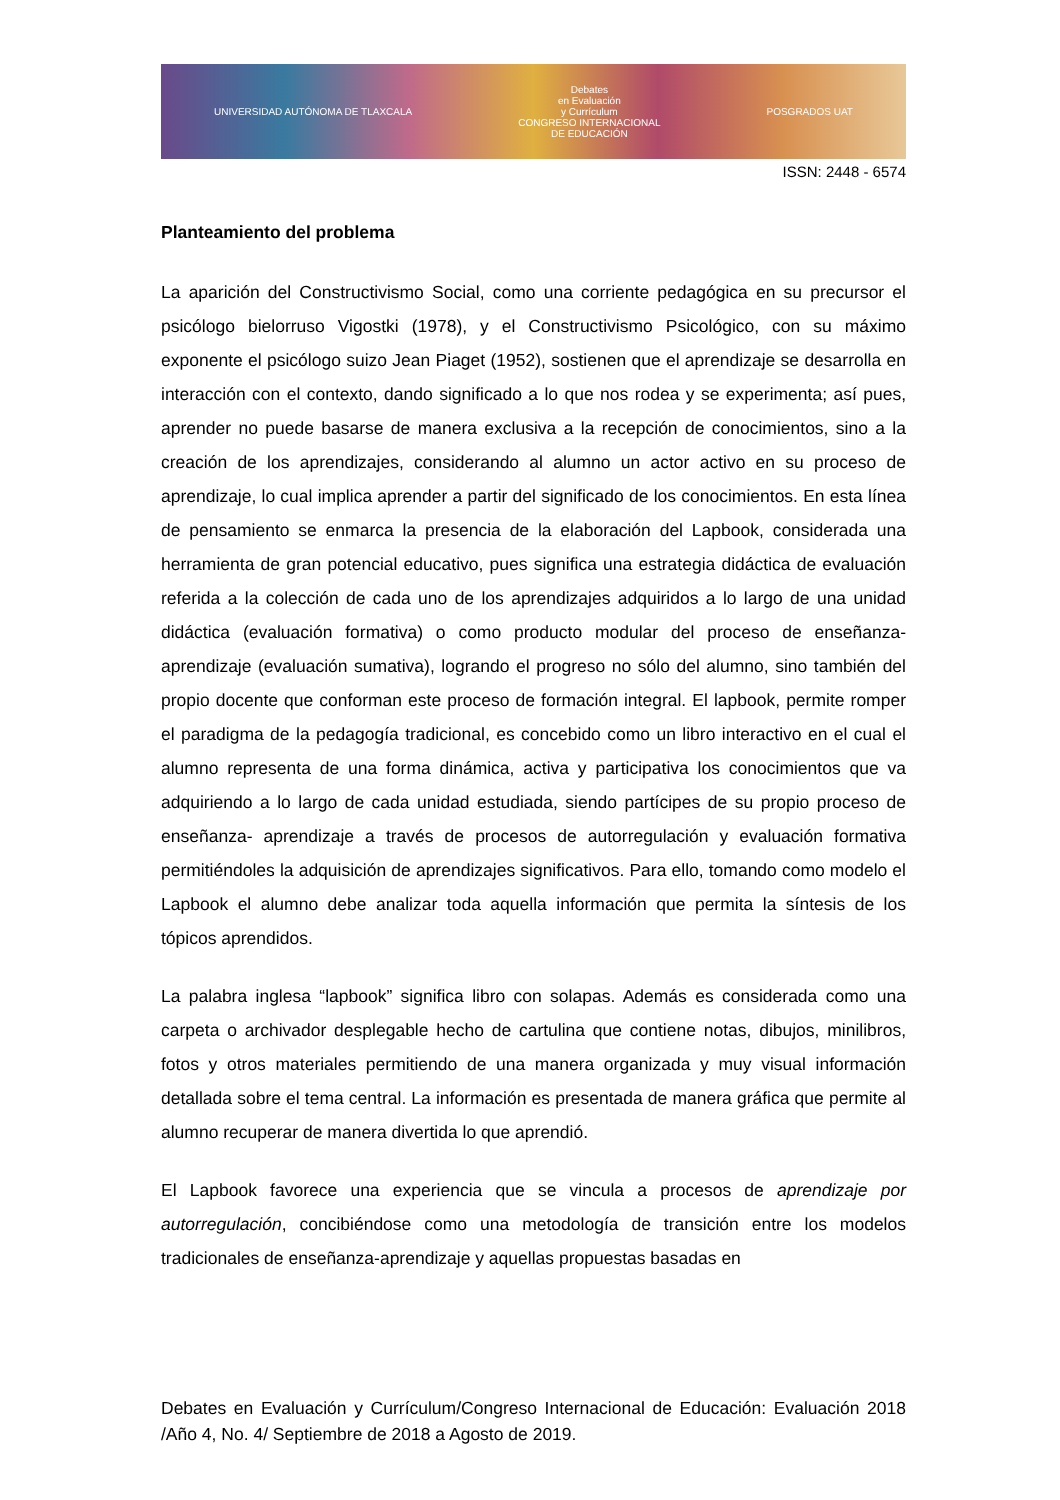UNIVERSIDAD AUTÓNOMA DE TLAXCALA
Debates
en Evaluación
y Currículum
CONGRESO INTERNACIONAL
DE EDUCACIÓN
POSGRADOS UAT
ISSN: 2448 - 6574
Planteamiento del problema
La aparición del Constructivismo Social, como una corriente pedagógica en su precursor el psicólogo bielorruso Vigostki (1978), y el Constructivismo Psicológico, con su máximo exponente el psicólogo suizo Jean Piaget (1952), sostienen que el aprendizaje se desarrolla en interacción con el contexto, dando significado a lo que nos rodea y se experimenta; así pues, aprender no puede basarse de manera exclusiva a la recepción de conocimientos, sino a la creación de los aprendizajes, considerando al alumno un actor activo en su proceso de aprendizaje, lo cual implica aprender a partir del significado de los conocimientos. En esta línea de pensamiento se enmarca la presencia de la elaboración del Lapbook, considerada una herramienta de gran potencial educativo, pues significa una estrategia didáctica de evaluación referida a la colección de cada uno de los aprendizajes adquiridos a lo largo de una unidad didáctica (evaluación formativa) o como producto modular del proceso de enseñanza-aprendizaje (evaluación sumativa), logrando el progreso no sólo del alumno, sino también del propio docente que conforman este proceso de formación integral. El lapbook, permite romper el paradigma de la pedagogía tradicional, es concebido como un libro interactivo en el cual el alumno representa de una forma dinámica, activa y participativa los conocimientos que va adquiriendo a lo largo de cada unidad estudiada, siendo partícipes de su propio proceso de enseñanza- aprendizaje a través de procesos de autorregulación y evaluación formativa permitiéndoles la adquisición de aprendizajes significativos. Para ello, tomando como modelo el Lapbook el alumno debe analizar toda aquella información que permita la síntesis de los tópicos aprendidos.
La palabra inglesa “lapbook” significa libro con solapas. Además es considerada como una carpeta o archivador desplegable hecho de cartulina que contiene notas, dibujos, minilibros, fotos y otros materiales permitiendo de una manera organizada y muy visual información detallada sobre el tema central. La información es presentada de manera gráfica que permite al alumno recuperar de manera divertida lo que aprendió.
El Lapbook favorece una experiencia que se vincula a procesos de aprendizaje por autorregulación, concibiéndose como una metodología de transición entre los modelos tradicionales de enseñanza-aprendizaje y aquellas propuestas basadas en
Debates en Evaluación y Currículum/Congreso Internacional de Educación: Evaluación 2018 /Año 4, No. 4/ Septiembre de 2018 a Agosto de 2019.